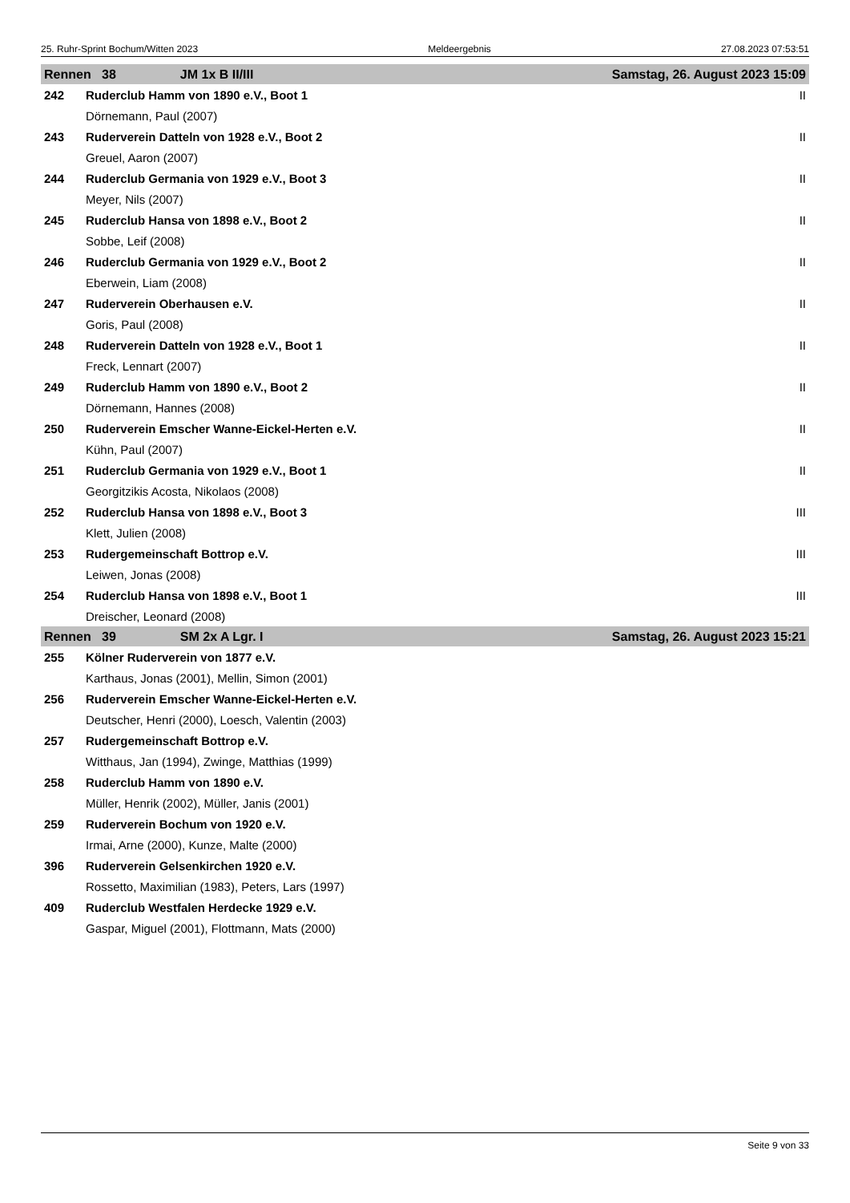25. Ruhr-Sprint Bochum/Witten 2023 Meldeergebnis 27.08.2023 07:53:51
| Rennen 38 JM 1x B II/III | | Samstag, 26. August 2023 15:09 |
| --- | --- | --- |
| 242 | Ruderclub Hamm von 1890 e.V., Boot 1 | II |
| | Dörnemann, Paul (2007) | |
| 243 | Ruderverein Datteln von 1928 e.V., Boot 2 | II |
| | Greuel, Aaron (2007) | |
| 244 | Ruderclub Germania von 1929 e.V., Boot 3 | II |
| | Meyer, Nils (2007) | |
| 245 | Ruderclub Hansa von 1898 e.V., Boot 2 | II |
| | Sobbe, Leif (2008) | |
| 246 | Ruderclub Germania von 1929 e.V., Boot 2 | II |
| | Eberwein, Liam (2008) | |
| 247 | Ruderverein Oberhausen e.V. | II |
| | Goris, Paul (2008) | |
| 248 | Ruderverein Datteln von 1928 e.V., Boot 1 | II |
| | Freck, Lennart (2007) | |
| 249 | Ruderclub Hamm von 1890 e.V., Boot 2 | II |
| | Dörnemann, Hannes (2008) | |
| 250 | Ruderverein Emscher Wanne-Eickel-Herten e.V. | II |
| | Kühn, Paul (2007) | |
| 251 | Ruderclub Germania von 1929 e.V., Boot 1 | II |
| | Georgitzikis Acosta, Nikolaos (2008) | |
| 252 | Ruderclub Hansa von 1898 e.V., Boot 3 | III |
| | Klett, Julien (2008) | |
| 253 | Rudergemeinschaft Bottrop e.V. | III |
| | Leiwen, Jonas (2008) | |
| 254 | Ruderclub Hansa von 1898 e.V., Boot 1 | III |
| | Dreischer, Leonard (2008) | |
| Rennen 39 SM 2x A Lgr. I | | Samstag, 26. August 2023 15:21 |
| 255 | Kölner Ruderverein von 1877 e.V. | |
| | Karthaus, Jonas (2001), Mellin, Simon (2001) | |
| 256 | Ruderverein Emscher Wanne-Eickel-Herten e.V. | |
| | Deutscher, Henri (2000), Loesch, Valentin (2003) | |
| 257 | Rudergemeinschaft Bottrop e.V. | |
| | Witthaus, Jan (1994), Zwinge, Matthias (1999) | |
| 258 | Ruderclub Hamm von 1890 e.V. | |
| | Müller, Henrik (2002), Müller, Janis (2001) | |
| 259 | Ruderverein Bochum von 1920 e.V. | |
| | Irmai, Arne (2000), Kunze, Malte (2000) | |
| 396 | Ruderverein Gelsenkirchen 1920 e.V. | |
| | Rossetto, Maximilian (1983), Peters, Lars (1997) | |
| 409 | Ruderclub Westfalen Herdecke 1929 e.V. | |
| | Gaspar, Miguel (2001), Flottmann, Mats (2000) | |
Seite 9 von 33